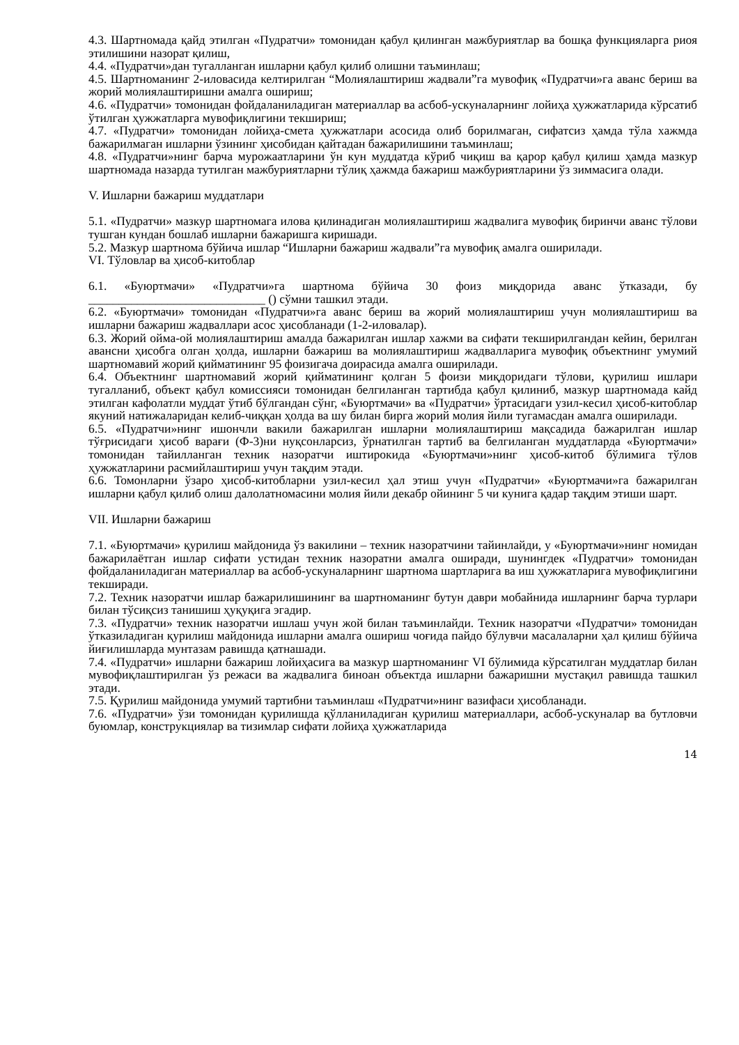4.3. Шартномада қайд этилган «Пудратчи» томонидан қабул қилинган мажбуриятлар ва бошқа функцияларга риоя этилишини назорат қилиш,
4.4. «Пудратчи»дан тугалланган ишларни қабул қилиб олишни таъминлаш;
4.5. Шартноманинг 2-иловасида келтирилган “Молиялаштириш жадвали”га мувофиқ «Пудратчи»га аванс бериш ва жорий молиялаштиришни амалга ошириш;
4.6. «Пудратчи» томонидан фойдаланиладиган материаллар ва асбоб-ускуналарнинг лойиҳа ҳужжатларида кўрсатиб ўтилган ҳужжатларга мувофиқлигини текшириш;
4.7. «Пудратчи» томонидан лойиҳа-смета ҳужжатлари асосида олиб борилмаган, сифатсиз ҳамда тўла хажмда бажарилмаган ишларни ўзининг ҳисобидан қайтадан бажарилишини таъминлаш;
4.8. «Пудратчи»нинг барча мурожаатларини ўн кун муддатда кўриб чиқиш ва қарор қабул қилиш ҳамда мазкур шартномада назарда тутилган мажбуриятларни тўлиқ ҳажмда бажариш мажбуриятларини ўз зиммасига олади.
V. Ишларни бажариш муддатлари
5.1. «Пудратчи» мазкур шартномага илова қилинадиган молиялаштириш жадвалига мувофиқ биринчи аванс тўлови тушган кундан бошлаб ишларни бажаришга киришади.
5.2. Мазкур шартнома бўйича ишлар “Ишларни бажариш жадвали”га мувофиқ амалга оширилади.
VI. Тўловлар ва ҳисоб-китоблар
6.1. «Буюртмачи» «Пудратчи»га шартнома бўйича 30 фоиз миқдорида аванс ўтказади, бу _____________________________ () сўмни ташкил этади.
6.2. «Буюртмачи» томонидан «Пудратчи»га аванс бериш ва жорий молиялаштириш учун молиялаштириш ва ишларни бажариш жадваллари асос ҳисобланади (1-2-иловалар).
6.3. Жорий ойма-ой молиялаштириш амалда бажарилган ишлар хажми ва сифати текширилгандан кейин, берилган авансни ҳисобга олган ҳолда, ишларни бажариш ва молиялаштириш жадвалларига мувофиқ объектнинг умумий шартномавий жорий қийматининг 95 фоизигача доирасида амалга оширилади.
6.4. Объектнинг шартномавий жорий қийматининг қолган 5 фоизи миқдоридаги тўлови, қурилиш ишлари тугалланиб, объект қабул комиссияси томонидан белгиланган тартибда қабул қилиниб, мазкур шартномада кайд этилган кафолатли муддат ўтиб бўлгандан сўнг, «Буюртмачи» ва «Пудратчи» ўртасидаги узил-кесил ҳисоб-китоблар якуний натижаларидан келиб-чиққан ҳолда ва шу билан бирга жорий молия йили тугамасдан амалга оширилади.
6.5. «Пудратчи»нинг ишончли вакили бажарилган ишларни молиялаштириш мақсадида бажарилган ишлар тўғрисидаги ҳисоб варағи (Ф-3)ни нуқсонларсиз, ўрнатилган тартиб ва белгиланган муддатларда «Буюртмачи» томонидан тайилланган техник назоратчи иштирокида «Буюртмачи»нинг ҳисоб-китоб бўлимига тўлов ҳужжатларини расмийлаштириш учун тақдим этади.
6.6. Томонларни ўзаро ҳисоб-китобларни узил-кесил ҳал этиш учун «Пудратчи» «Буюртмачи»га бажарилган ишларни қабул қилиб олиш далолатномасини молия йили декабр ойининг 5 чи кунига қадар тақдим этиши шарт.
VII. Ишларни бажариш
7.1. «Буюртмачи» қурилиш майдонида ўз вакилини – техник назоратчини тайинлайди, у «Буюртмачи»нинг номидан бажарилаётган ишлар сифати устидан техник назоратни амалга оширади, шунингдек «Пудратчи» томонидан фойдаланиладиган материаллар ва асбоб-ускуналарнинг шартнома шартларига ва иш ҳужжатларига мувофиқлигини текширади.
7.2. Техник назоратчи ишлар бажарилишининг ва шартноманинг бутун даври мобайнида ишларнинг барча турлари билан тўсиқсиз танишиш ҳуқуқига эгадир.
7.3. «Пудратчи» техник назоратчи ишлаш учун жой билан таъминлайди. Техник назоратчи «Пудратчи» томонидан ўтказиладиган қурилиш майдонида ишларни амалга ошириш чоғида пайдо бўлувчи масалаларни ҳал қилиш бўйича йиғилишларда мунтазам равишда қатнашади.
7.4. «Пудратчи» ишларни бажариш лойиҳасига ва мазкур шартноманинг VI бўлимида кўрсатилган муддатлар билан мувофиқлаштирилган ўз режаси ва жадвалига биноан объектда ишларни бажаришни мустақил равишда ташкил этади.
7.5. Қурилиш майдонида умумий тартибни таъминлаш «Пудратчи»нинг вазифаси ҳисобланади.
7.6. «Пудратчи» ўзи томонидан қурилишда қўлланиладиган қурилиш материаллари, асбоб-ускуналар ва бутловчи буюмлар, конструкциялар ва тизимлар сифати лойиҳа ҳужжатларида
14